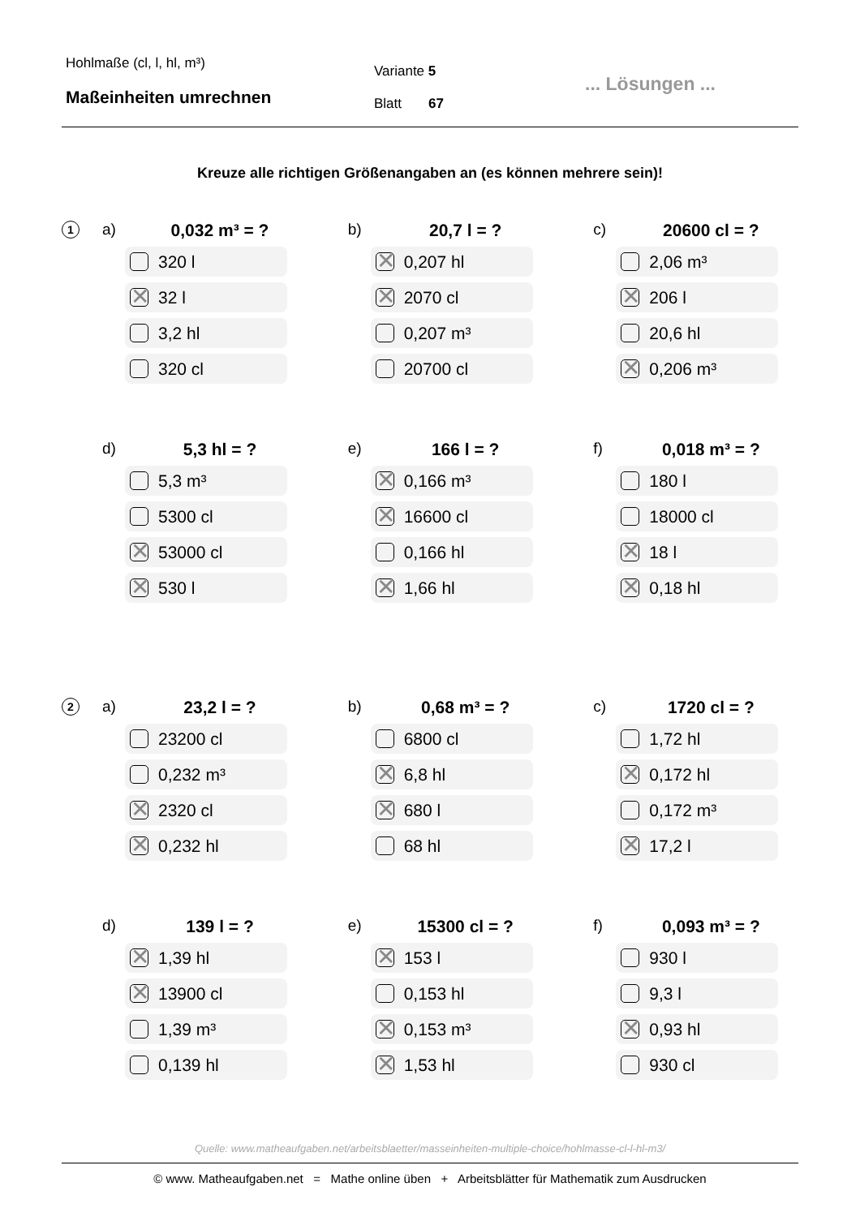Hohlmaße (cl, l, hl, m³)
Maßeinheiten umrechnen
Variante 5
Blatt 67
... Lösungen ...
Kreuze alle richtigen Größenangaben an (es können mehrere sein)!
1
a) 0,032 m³ = ?
320 l
✕
32 l
3,2 hl
320 cl
b) 20,7 l = ?
✕
0,207 hl
✕
2070 cl
0,207 m³
20700 cl
c) 20600 cl = ?
2,06 m³
✕
206 l
20,6 hl
✕
0,206 m³
d) 5,3 hl = ?
5,3 m³
5300 cl
✕
53000 cl
✕
530 l
e) 166 l = ?
✕
0,166 m³
✕
16600 cl
0,166 hl
✕
1,66 hl
f) 0,018 m³ = ?
180 l
18000 cl
✕
18 l
✕
0,18 hl
2
a) 23,2 l = ?
23200 cl
0,232 m³
✕
2320 cl
✕
0,232 hl
b) 0,68 m³ = ?
6800 cl
✕
6,8 hl
✕
680 l
68 hl
c) 1720 cl = ?
1,72 hl
✕
0,172 hl
0,172 m³
✕
17,2 l
d) 139 l = ?
✕
1,39 hl
✕
13900 cl
1,39 m³
0,139 hl
e) 15300 cl = ?
✕
153 l
0,153 hl
✕
0,153 m³
✕
1,53 hl
f) 0,093 m³ = ?
930 l
9,3 l
✕
0,93 hl
930 cl
Quelle: www.matheaufgaben.net/arbeitsblaetter/masseinheiten-multiple-choice/hohlmasse-cl-l-hl-m3/
© www. Matheaufgaben.net = Mathe online üben + Arbeitsblätter für Mathematik zum Ausdrucken